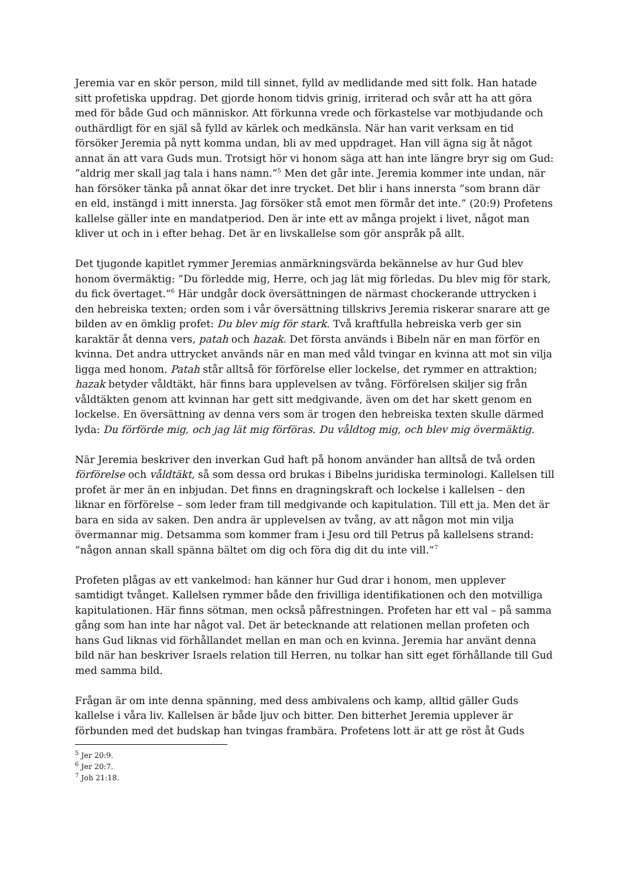Jeremia var en skör person, mild till sinnet, fylld av medlidande med sitt folk. Han hatade sitt profetiska uppdrag. Det gjorde honom tidvis grinig, irriterad och svår att ha att göra med för både Gud och människor. Att förkunna vrede och förkastelse var motbjudande och outhärdligt för en själ så fylld av kärlek och medkänsla. När han varit verksam en tid försöker Jeremia på nytt komma undan, bli av med uppdraget. Han vill ägna sig åt något annat än att vara Guds mun. Trotsigt hör vi honom säga att han inte längre bryr sig om Gud: ”aldrig mer skall jag tala i hans namn.”<sup>5</sup> Men det går inte. Jeremia kommer inte undan, när han försöker tänka på annat ökar det inre trycket. Det blir i hans innersta ”som brann där en eld, instängd i mitt innersta. Jag försöker stå emot men förmår det inte.” (20:9) Profetens kallelse gäller inte en mandatperiod. Den är inte ett av många projekt i livet, något man kliver ut och in i efter behag. Det är en livskallelse som gör anspråk på allt.
Det tjugonde kapitlet rymmer Jeremias anmärkningsvärda bekännelse av hur Gud blev honom övermäktig: ”Du förledde mig, Herre, och jag lät mig förledas. Du blev mig för stark, du fick övertaget.”<sup>6</sup> Här undgår dock översättningen de närmast chockerande uttrycken i den hebreiska texten; orden som i vår översättning tillskrivs Jeremia riskerar snarare att ge bilden av en ömklig profet: Du blev mig för stark. Två kraftfulla hebreiska verb ger sin karaktär åt denna vers, patah och hazak. Det första används i Bibeln när en man förför en kvinna. Det andra uttrycket används när en man med våld tvingar en kvinna att mot sin vilja ligga med honom. Patah står alltså för förförelse eller lockelse, det rymmer en attraktion; hazak betyder våldtäkt, här finns bara upplevelsen av tvång. Förförelsen skiljer sig från våldtäkten genom att kvinnan har gett sitt medgivande, även om det har skett genom en lockelse. En översättning av denna vers som är trogen den hebreiska texten skulle därmed lyda: Du förförde mig, och jag lät mig förföras. Du våldtog mig, och blev mig övermäktig.
När Jeremia beskriver den inverkan Gud haft på honom använder han alltså de två orden förförelse och våldtäkt, så som dessa ord brukas i Bibelns juridiska terminologi. Kallelsen till profet är mer än en inbjudan. Det finns en dragningskraft och lockelse i kallelsen – den liknar en förförelse – som leder fram till medgivande och kapitulation. Till ett ja. Men det är bara en sida av saken. Den andra är upplevelsen av tvång, av att någon mot min vilja övermannar mig. Detsamma som kommer fram i Jesu ord till Petrus på kallelsens strand: ”någon annan skall spänna bältet om dig och föra dig dit du inte vill.”<sup>7</sup>
Profeten plågas av ett vankelmod: han känner hur Gud drar i honom, men upplever samtidigt tvånget. Kallelsen rymmer både den frivilliga identifikationen och den motvilliga kapitulationen. Här finns sötman, men också påfrestningen. Profeten har ett val – på samma gång som han inte har något val. Det är betecknande att relationen mellan profeten och hans Gud liknas vid förhållandet mellan en man och en kvinna. Jeremia har använt denna bild när han beskriver Israels relation till Herren, nu tolkar han sitt eget förhållande till Gud med samma bild.
Frågan är om inte denna spänning, med dess ambivalens och kamp, alltid gäller Guds kallelse i våra liv. Kallelsen är både ljuv och bitter. Den bitterhet Jeremia upplever är förbunden med det budskap han tvingas frambära. Profetens lott är att ge röst åt Guds
<sup>5</sup> Jer 20:9.
<sup>6</sup> Jer 20:7.
<sup>7</sup> Joh 21:18.